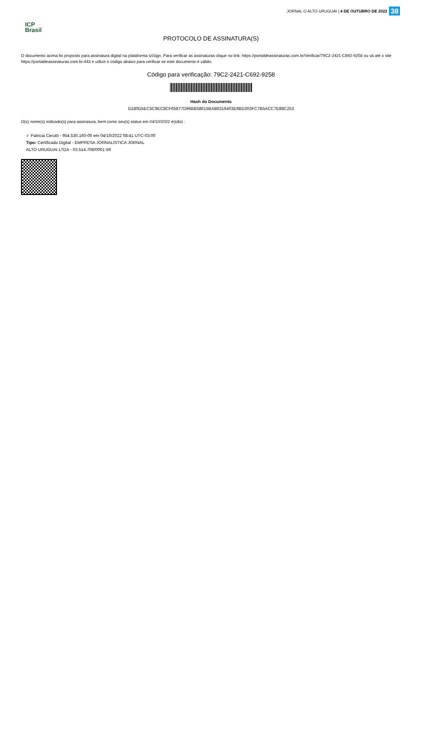JORNAL O ALTO URUGUAI | 4 DE OUTUBRO DE 2022 38
ICP
Brasil
PROTOCOLO DE ASSINATURA(S)
O documento acima foi proposto para assinatura digital na plataforma IziSign. Para verificar as assinaturas clique no link: https://portaldeassinaturas.com.br/Verificar/79C2-2421-C692-9258 ou vá até o site https://portaldeassinaturas.com.br:443 e utilize o código abaixo para verificar se este documento é válido.
Código para verificação: 79C2-2421-C692-9258
Hash do Documento
D180D5EC5C9EC8CF65877D96BB58615BAB6316403E9BD303FC7B5ACC7E88C253
O(s) nome(s) indicado(s) para assinatura, bem como seu(s) status em 04/10/2022 é(são) :
✓ Patricia Cerutti - 954.530.160-00 em 04/10/2022 08:41 UTC-03:00
Tipo: Certificado Digital - EMPRESA JORNALISTICA JORNAL
ALTO URUGUAI LTDA - 03.514.708/0001-59